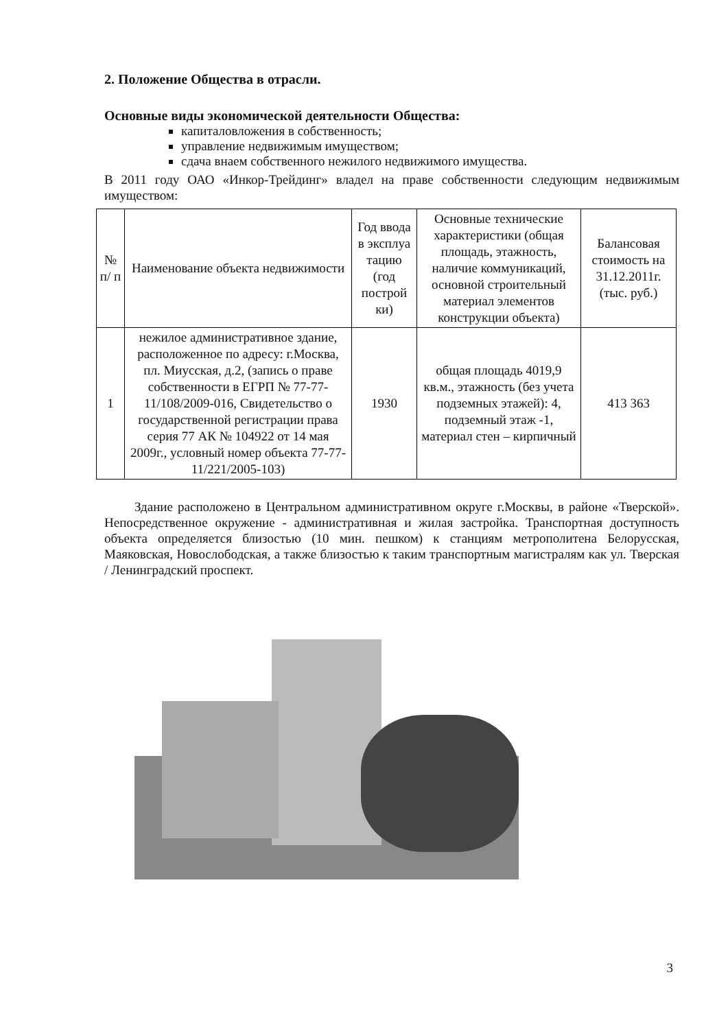2. Положение Общества в отрасли.
Основные виды экономической деятельности Общества:
капиталовложения в собственность;
управление недвижимым имуществом;
сдача внаем собственного нежилого недвижимого имущества.
В 2011 году ОАО «Инкор-Трейдинг» владел на праве собственности следующим недвижимым имуществом:
| № п/ п | Наименование объекта недвижимости | Год ввода в эксплуа тацию (год построй ки) | Основные технические характеристики (общая площадь, этажность, наличие коммуникаций, основной строительный материал элементов конструкции объекта) | Балансовая стоимость на 31.12.2011г. (тыс. руб.) |
| --- | --- | --- | --- | --- |
| 1 | нежилое административное здание, расположенное по адресу: г.Москва, пл. Миусская, д.2, (запись о праве собственности в ЕГРП № 77-77-11/108/2009-016, Свидетельство о государственной регистрации права серия 77 АК № 104922 от 14 мая 2009г., условный номер объекта 77-77-11/221/2005-103) | 1930 | общая площадь 4019,9 кв.м., этажность (без учета подземных этажей): 4, подземный этаж -1, материал стен – кирпичный | 413 363 |
Здание расположено в Центральном административном округе г.Москвы, в районе «Тверской». Непосредственное окружение - административная и жилая застройка. Транспортная доступность объекта определяется близостью (10 мин. пешком) к станциям метрополитена Белорусская, Маяковская, Новослободская, а также близостью к таким транспортным магистралям как ул. Тверская / Ленинградский проспект.
3